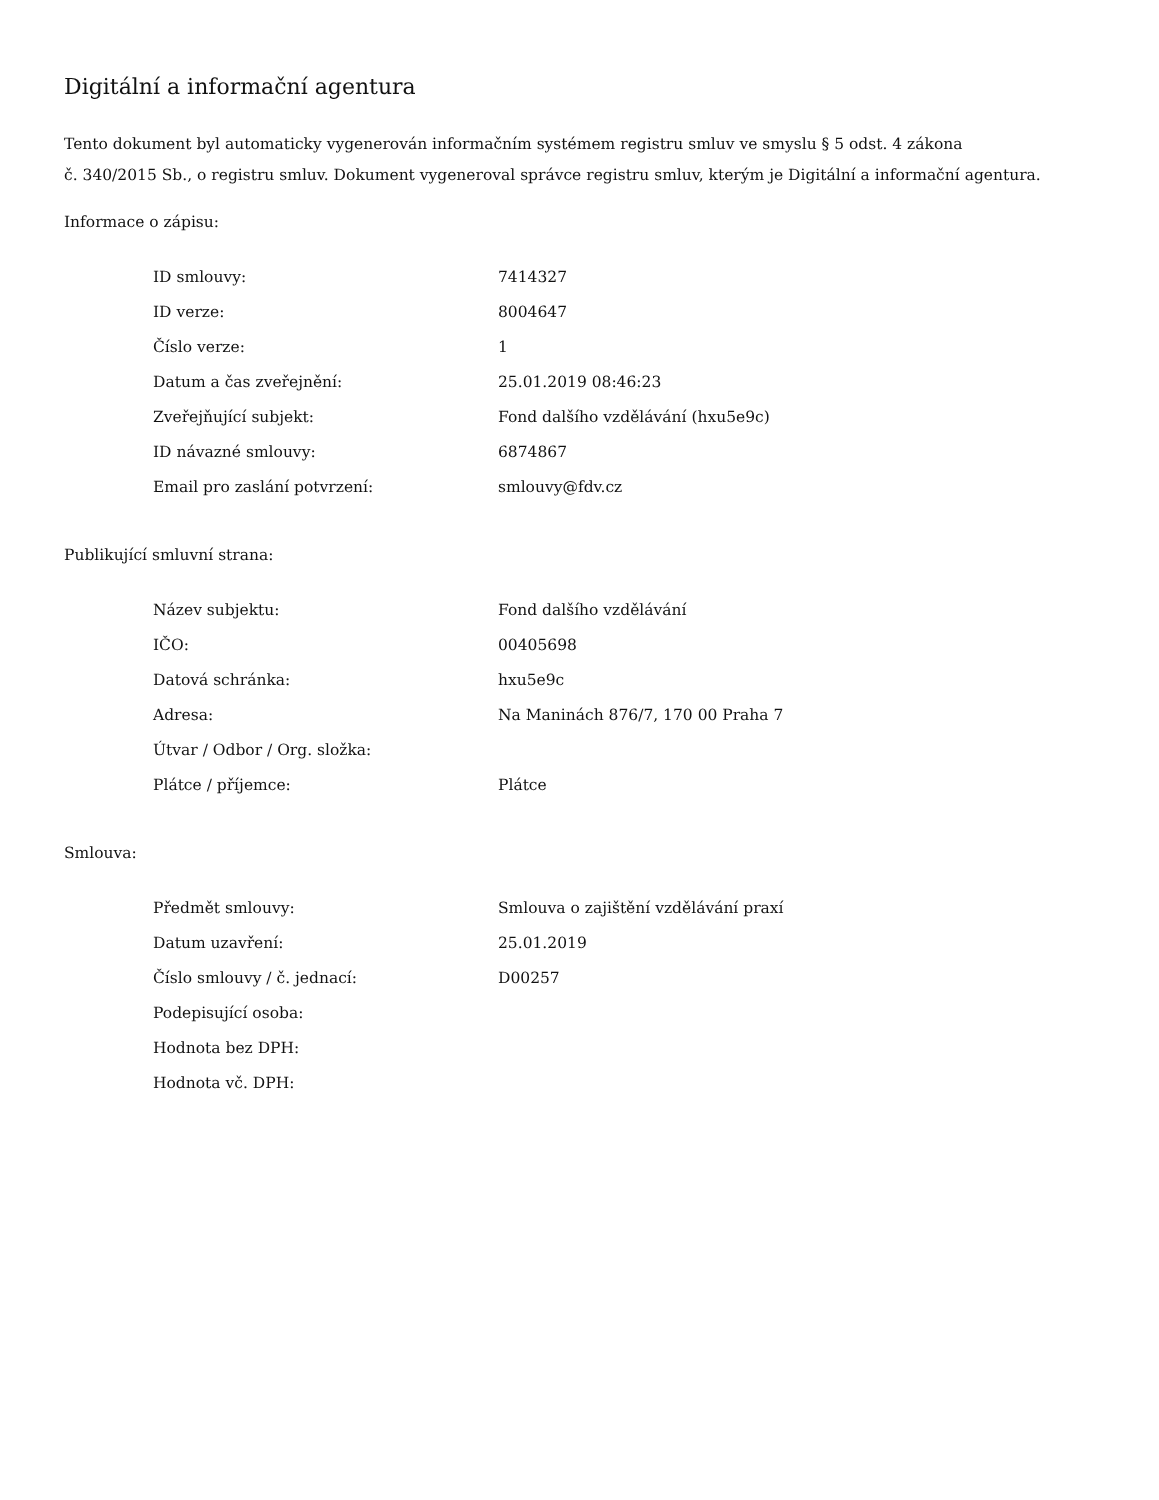Digitální a informační agentura
Tento dokument byl automaticky vygenerován informačním systémem registru smluv ve smyslu § 5 odst. 4 zákona
č. 340/2015 Sb., o registru smluv. Dokument vygeneroval správce registru smluv, kterým je Digitální a informační agentura.
Informace o zápisu:
| ID smlouvy: | 7414327 |
| ID verze: | 8004647 |
| Číslo verze: | 1 |
| Datum a čas zveřejnění: | 25.01.2019 08:46:23 |
| Zveřejňující subjekt: | Fond dalšího vzdělávání (hxu5e9c) |
| ID návazné smlouvy: | 6874867 |
| Email pro zaslání potvrzení: | smlouvy@fdv.cz |
Publikující smluvní strana:
| Název subjektu: | Fond dalšího vzdělávání |
| IČO: | 00405698 |
| Datová schránka: | hxu5e9c |
| Adresa: | Na Maninách 876/7, 170 00 Praha 7 |
| Útvar / Odbor / Org. složka: | |
| Plátce / příjemce: | Plátce |
Smlouva:
| Předmět smlouvy: | Smlouva o zajištění vzdělávání praxí |
| Datum uzavření: | 25.01.2019 |
| Číslo smlouvy / č. jednací: | D00257 |
| Podepisující osoba: | |
| Hodnota bez DPH: | |
| Hodnota vč. DPH: | |